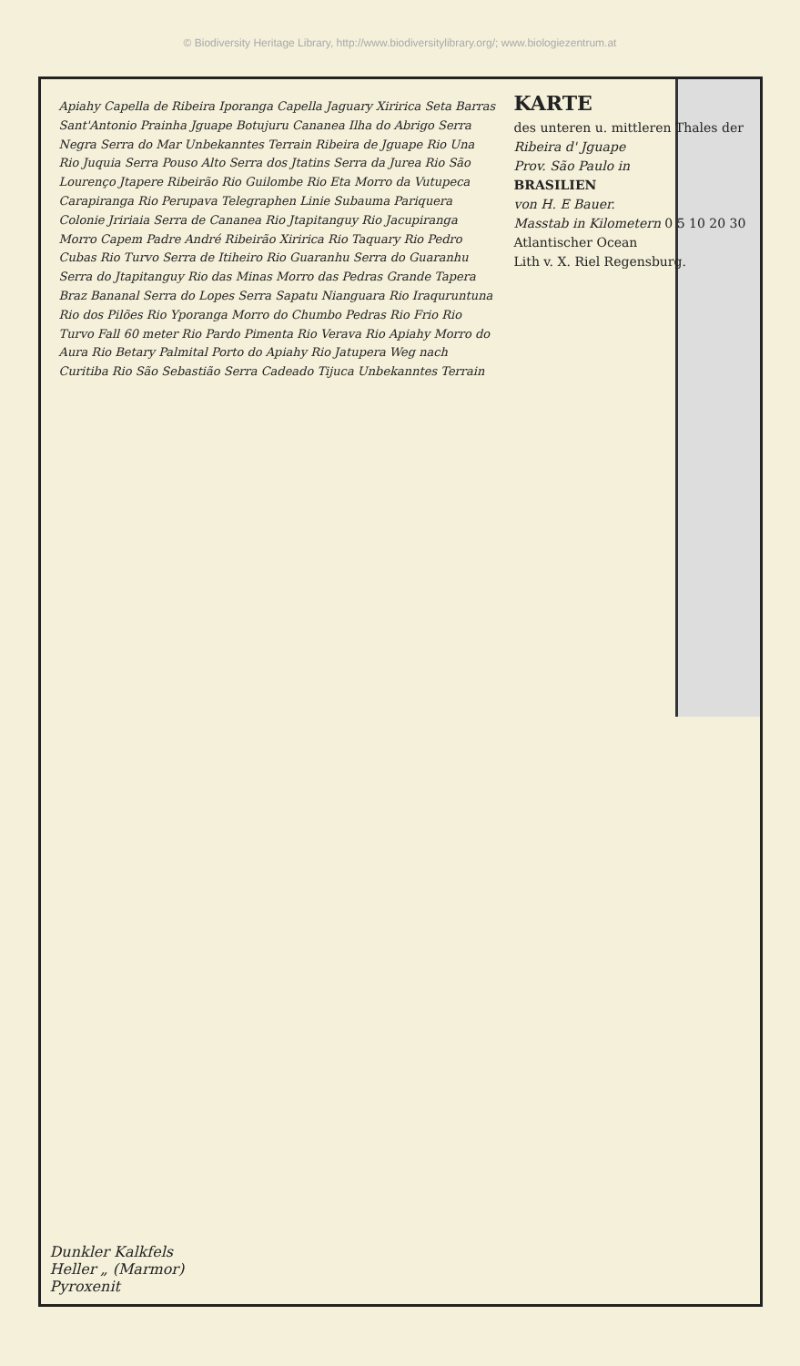© Biodiversity Heritage Library, http://www.biodiversitylibrary.org/; www.biologiezentrum.at
KARTE
des unteren u. mittleren Thales der
Ribeira d' Jguape
Prov. São Paulo in
BRASILIEN
von H. E Bauer.
Masstab in Kilometern 0 5 10 20 30
Atlantischer Ocean
Lith v. X. Riel Regensburg.
Apiahy Capella de Ribeira Iporanga Capella Jaguary Xiririca Seta Barras Sant'Antonio Prainha Jguape Botujuru Cananea Ilha do Abrigo Serra Negra Serra do Mar Unbekanntes Terrain Ribeira de Jguape Rio Una Rio Juquia Serra Pouso Alto Serra dos Jtatins Serra da Jurea Rio São Lourenço Jtapere Ribeirão Rio Guilombe Rio Eta Morro da Vutupeca Carapiranga Rio Perupava Telegraphen Linie Subauma Pariquera Colonie Jririaia Serra de Cananea Rio Jtapitanguy Rio Jacupiranga Morro Capem Padre André Ribeirão Xiririca Rio Taquary Rio Pedro Cubas Rio Turvo Serra de Itiheiro Rio Guaranhu Serra do Guaranhu Serra do Jtapitanguy Rio das Minas Morro das Pedras Grande Tapera Braz Bananal Serra do Lopes Serra Sapatu Nianguara Rio Iraquruntuna Rio dos Pilões Rio Yporanga Morro do Chumbo Pedras Rio Frio Rio Turvo Fall 60 meter Rio Pardo Pimenta Rio Verava Rio Apiahy Morro do Aura Rio Betary Palmital Porto do Apiahy Rio Jatupera Weg nach Curitiba Rio São Sebastião Serra Cadeado Tijuca Unbekanntes Terrain
Dunkler Kalkfels
Heller „ (Marmor)
Pyroxenit